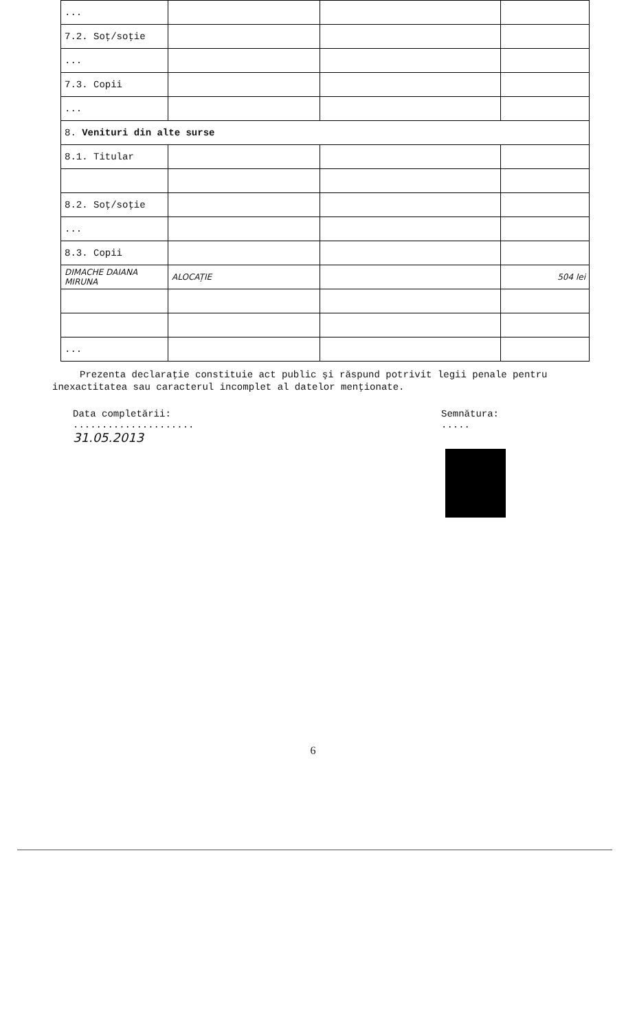| ... | | | |
| 7.2. Soţ/soţie | | | |
| ... | | | |
| 7.3. Copii | | | |
| ... | | | |
| 8. Venituri din alte surse | | | |
| 8.1. Titular | | | |
| 8.2. Soţ/soţie | | | |
| ... | | | |
| 8.3. Copii | | | |
| DIMACHE DAIANA MIRUNA | ALOCAȚIE | | 504 lei |
| ... | | | |
Prezenta declaraţie constituie act public şi răspund potrivit legii penale pentru inexactitatea sau caracterul incomplet al datelor menţionate.
Data completării:
.....................
31.05.2013 Semnătura:
.....
6